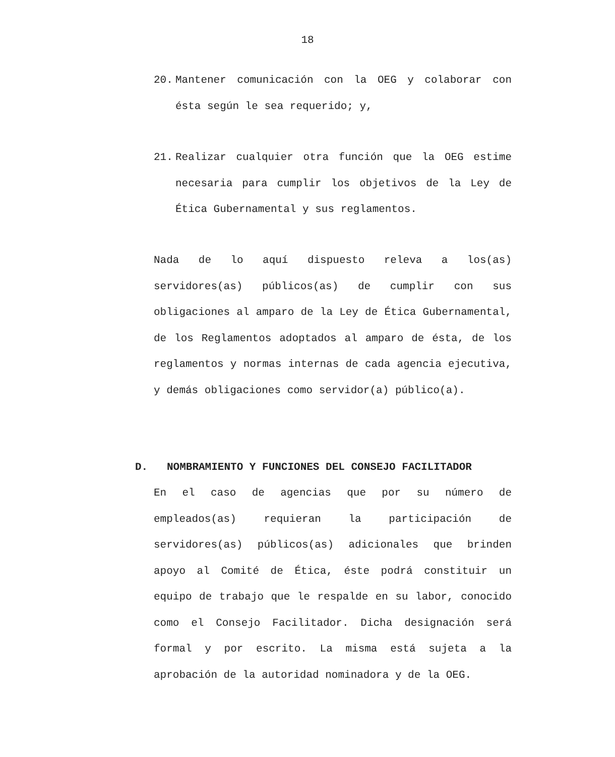18
20. Mantener comunicación con la OEG y colaborar con ésta según le sea requerido; y,
21. Realizar cualquier otra función que la OEG estime necesaria para cumplir los objetivos de la Ley de Ética Gubernamental y sus reglamentos.
Nada de lo aquí dispuesto releva a los(as) servidores(as) públicos(as) de cumplir con sus obligaciones al amparo de la Ley de Ética Gubernamental, de los Reglamentos adoptados al amparo de ésta, de los reglamentos y normas internas de cada agencia ejecutiva, y demás obligaciones como servidor(a) público(a).
D. NOMBRAMIENTO Y FUNCIONES DEL CONSEJO FACILITADOR
En el caso de agencias que por su número de empleados(as) requieran la participación de servidores(as) públicos(as) adicionales que brinden apoyo al Comité de Ética, éste podrá constituir un equipo de trabajo que le respalde en su labor, conocido como el Consejo Facilitador. Dicha designación será formal y por escrito. La misma está sujeta a la aprobación de la autoridad nominadora y de la OEG.